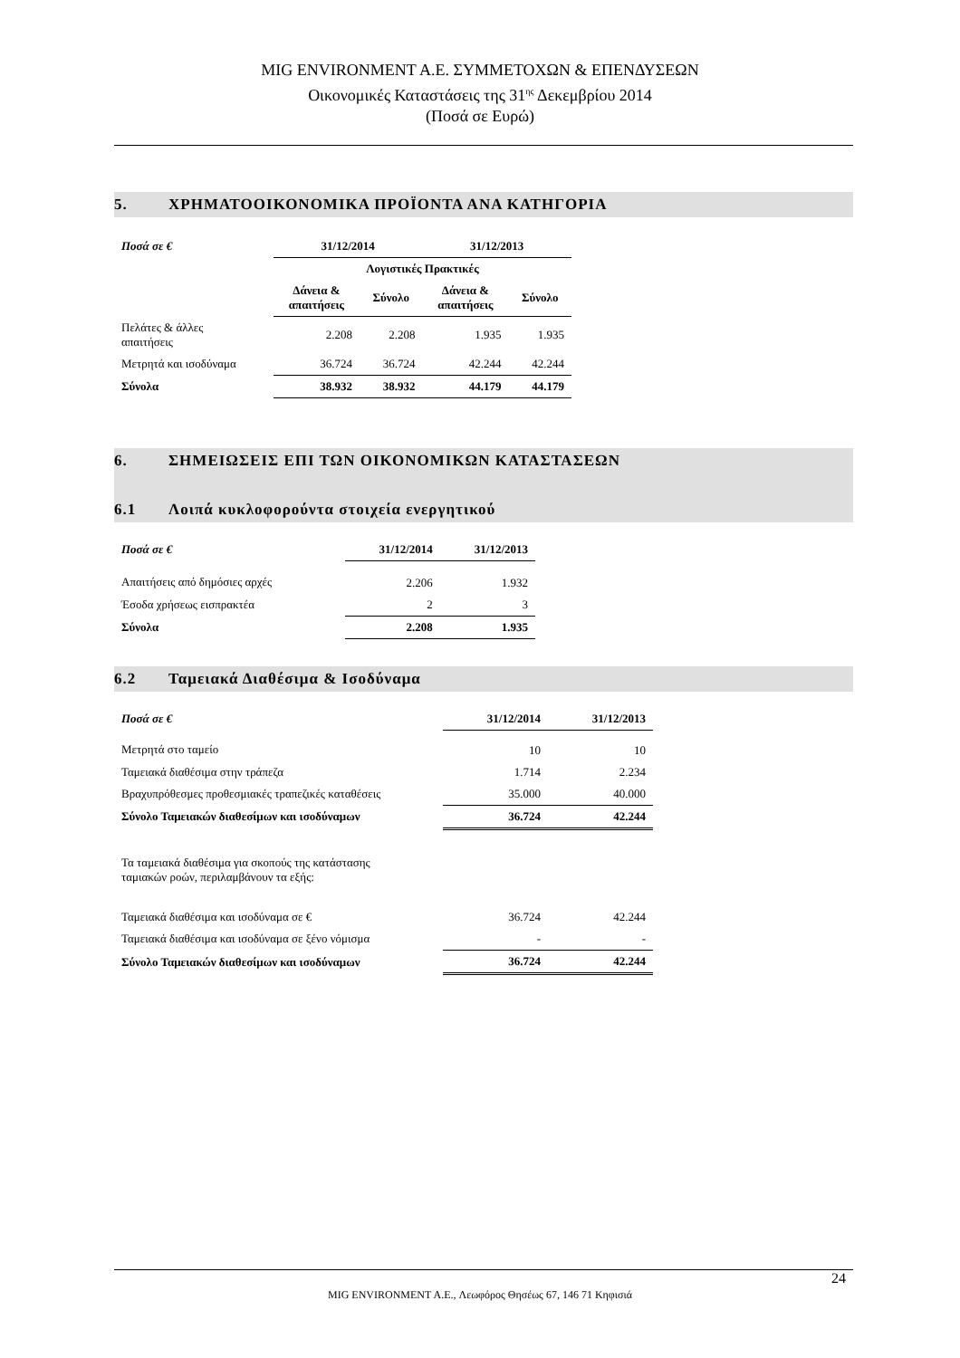MIG ENVIRONMENT A.E. ΣΥΜΜΕΤΟΧΩΝ & ΕΠΕΝΔΥΣΕΩΝ
Οικονομικές Καταστάσεις της 31<sup>ης</sup> Δεκεμβρίου 2014
(Ποσά σε Ευρώ)
5. ΧΡΗΜΑΤΟΟΙΚΟΝΟΜΙΚΑ ΠΡΟΪΟΝΤΑ ΑΝΑ ΚΑΤΗΓΟΡΙΑ
| Ποσά σε € | 31/12/2014 | | 31/12/2013 | |
| --- | --- | --- | --- | --- |
| | Λογιστικές Πρακτικές | | | |
| | Δάνεια & απαιτήσεις | Σύνολο | Δάνεια & απαιτήσεις | Σύνολο |
| Πελάτες & άλλες απαιτήσεις | 2.208 | 2.208 | 1.935 | 1.935 |
| Μετρητά και ισοδύναμα | 36.724 | 36.724 | 42.244 | 42.244 |
| Σύνολα | 38.932 | 38.932 | 44.179 | 44.179 |
6. ΣΗΜΕΙΩΣΕΙΣ ΕΠΙ ΤΩΝ ΟΙΚΟΝΟΜΙΚΩΝ ΚΑΤΑΣΤΑΣΕΩΝ
6.1 Λοιπά κυκλοφορούντα στοιχεία ενεργητικού
| Ποσά σε € | 31/12/2014 | 31/12/2013 |
| --- | --- | --- |
| Απαιτήσεις από δημόσιες αρχές | 2.206 | 1.932 |
| Έσοδα χρήσεως εισπρακτέα | 2 | 3 |
| Σύνολα | 2.208 | 1.935 |
6.2 Ταμειακά Διαθέσιμα & Ισοδύναμα
| Ποσά σε € | 31/12/2014 | 31/12/2013 |
| --- | --- | --- |
| Μετρητά στο ταμείο | 10 | 10 |
| Ταμειακά διαθέσιμα στην τράπεζα | 1.714 | 2.234 |
| Βραχυπρόθεσμες προθεσμιακές τραπεζικές καταθέσεις | 35.000 | 40.000 |
| Σύνολο Ταμειακών διαθεσίμων και ισοδύναμων | 36.724 | 42.244 |
| Τα ταμειακά διαθέσιμα για σκοπούς της κατάστασης ταμιακών ροών, περιλαμβάνουν τα εξής: | | |
| Ταμειακά διαθέσιμα και ισοδύναμα σε € | 36.724 | 42.244 |
| Ταμειακά διαθέσιμα και ισοδύναμα σε ξένο νόμισμα | - | - |
| Σύνολο Ταμειακών διαθεσίμων και ισοδύναμων | 36.724 | 42.244 |
24
MIG ENVIRONMENT A.E., Λεωφόρος Θησέως 67, 146 71 Κηφισιά